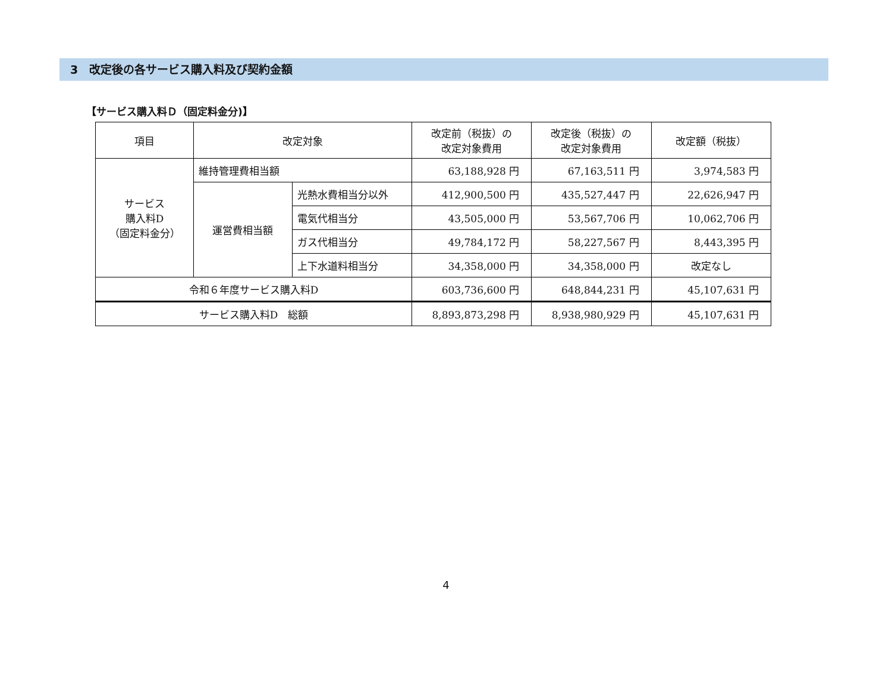3　改定後の各サービス購入料及び契約金額
【サービス購入料Ｄ（固定料金分)】
| 項目 | 改定対象 | | 改定前（税抜）の 改定対象費用 | 改定後（税抜）の 改定対象費用 | 改定額（税抜） |
| --- | --- | --- | --- | --- | --- |
| サービス 購入料D （固定料金分） | 維持管理費相当額 | | 63,188,928 円 | 67,163,511 円 | 3,974,583 円 |
| | 運営費相当額 | 光熱水費相当分以外 | 412,900,500 円 | 435,527,447 円 | 22,626,947 円 |
| | | 電気代相当分 | 43,505,000 円 | 53,567,706 円 | 10,062,706 円 |
| | | ガス代相当分 | 49,784,172 円 | 58,227,567 円 | 8,443,395 円 |
| | | 上下水道料相当分 | 34,358,000 円 | 34,358,000 円 | 改定なし |
| 令和６年度サービス購入料D | | | 603,736,600 円 | 648,844,231 円 | 45,107,631 円 |
| サービス購入料D 総額 | | | 8,893,873,298 円 | 8,938,980,929 円 | 45,107,631 円 |
4